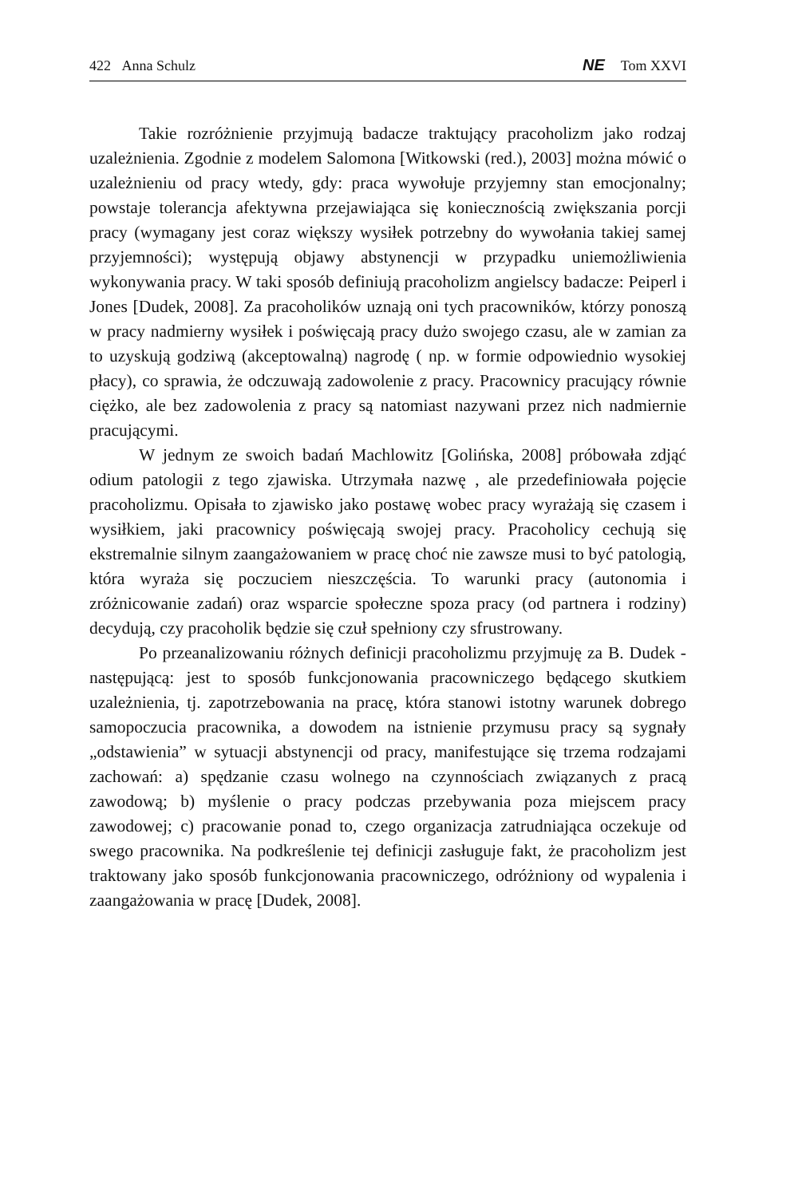422 Anna Schulz NE Tom XXVI
Takie rozróżnienie przyjmują badacze traktujący pracoholizm jako rodzaj uzależnienia. Zgodnie z modelem Salomona [Witkowski (red.), 2003] można mówić o uzależnieniu od pracy wtedy, gdy: praca wywołuje przyjemny stan emocjonalny; powstaje tolerancja afektywna przejawiająca się koniecznością zwiększania porcji pracy (wymagany jest coraz większy wysiłek potrzebny do wywołania takiej samej przyjemności); występują objawy abstynencji w przypadku uniemożliwienia wykonywania pracy. W taki sposób definiują pracoholizm angielscy badacze: Peiperl i Jones [Dudek, 2008]. Za pracoholików uznają oni tych pracowników, którzy ponoszą w pracy nadmierny wysiłek i poświęcają pracy dużo swojego czasu, ale w zamian za to uzyskują godziwą (akceptowalną) nagrodę ( np. w formie odpowiednio wysokiej płacy), co sprawia, że odczuwają zadowolenie z pracy. Pracownicy pracujący równie ciężko, ale bez zadowolenia z pracy są natomiast nazywani przez nich nadmiernie pracującymi.
W jednym ze swoich badań Machlowitz [Golińska, 2008] próbowała zdjąć odium patologii z tego zjawiska. Utrzymała nazwę , ale przedefiniowała pojęcie pracoholizmu. Opisała to zjawisko jako postawę wobec pracy wyrażają się czasem i wysiłkiem, jaki pracownicy poświęcają swojej pracy. Pracoholicy cechują się ekstremalnie silnym zaangażowaniem w pracę choć nie zawsze musi to być patologią, która wyraża się poczuciem nieszczęścia. To warunki pracy (autonomia i zróżnicowanie zadań) oraz wsparcie społeczne spoza pracy (od partnera i rodziny) decydują, czy pracoholik będzie się czuł spełniony czy sfrustrowany.
Po przeanalizowaniu różnych definicji pracoholizmu przyjmuję za B. Dudek - następującą: jest to sposób funkcjonowania pracowniczego będącego skutkiem uzależnienia, tj. zapotrzebowania na pracę, która stanowi istotny warunek dobrego samopoczucia pracownika, a dowodem na istnienie przymusu pracy są sygnały „odstawienia” w sytuacji abstynencji od pracy, manifestujące się trzema rodzajami zachowań: a) spędzanie czasu wolnego na czynnościach związanych z pracą zawodową; b) myślenie o pracy podczas przebywania poza miejscem pracy zawodowej; c) pracowanie ponad to, czego organizacja zatrudniająca oczekuje od swego pracownika. Na podkreślenie tej definicji zasługuje fakt, że pracoholizm jest traktowany jako sposób funkcjonowania pracowniczego, odróżniony od wypalenia i zaangażowania w pracę [Dudek, 2008].